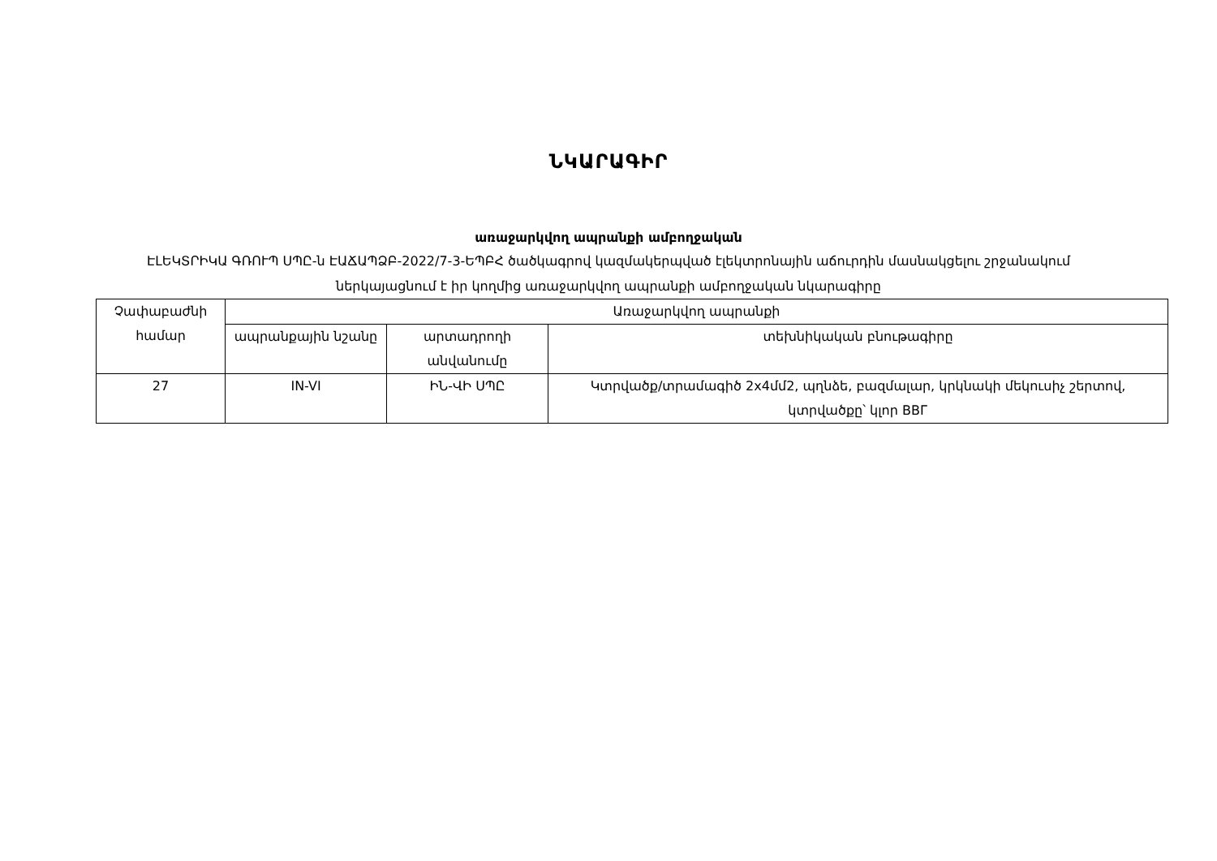ՆԿԱՐԱԳԻՐ
առաջարկվող ապրանքի ամբողջական
ԷԼԵԿՏՐԻԿԱ ԳՌՈՒՊ ՍՊԸ-ն ԷԱՃԱՊՁԲ-2022/7-3-ԵՊԲՀ ծածկագրով կազմակերպված էլեկտրոնային աճուրդին մասնակցելու շրջանակում ներկայացնում է իր կողմից առաջարկվող ապրանքի ամբողջական նկարագիրը
| Չափաբաժնի համար | Առաջարկվող ապրանքի | | |
| --- | --- | --- | --- |
| | ապրանքային նշանը | արտադրողի անվանումը | տեխնիկական բնութագիրը |
| 27 | IN-VI | ԻՆ-ՎԻ ՍՊԸ | Կտրվածք/տրամագիծ 2x4մմ2, պղնձե, բազմալար, կրկնակի մեկուսիչ շերտով, կտրվածքը՝ կլոր ВВГ |